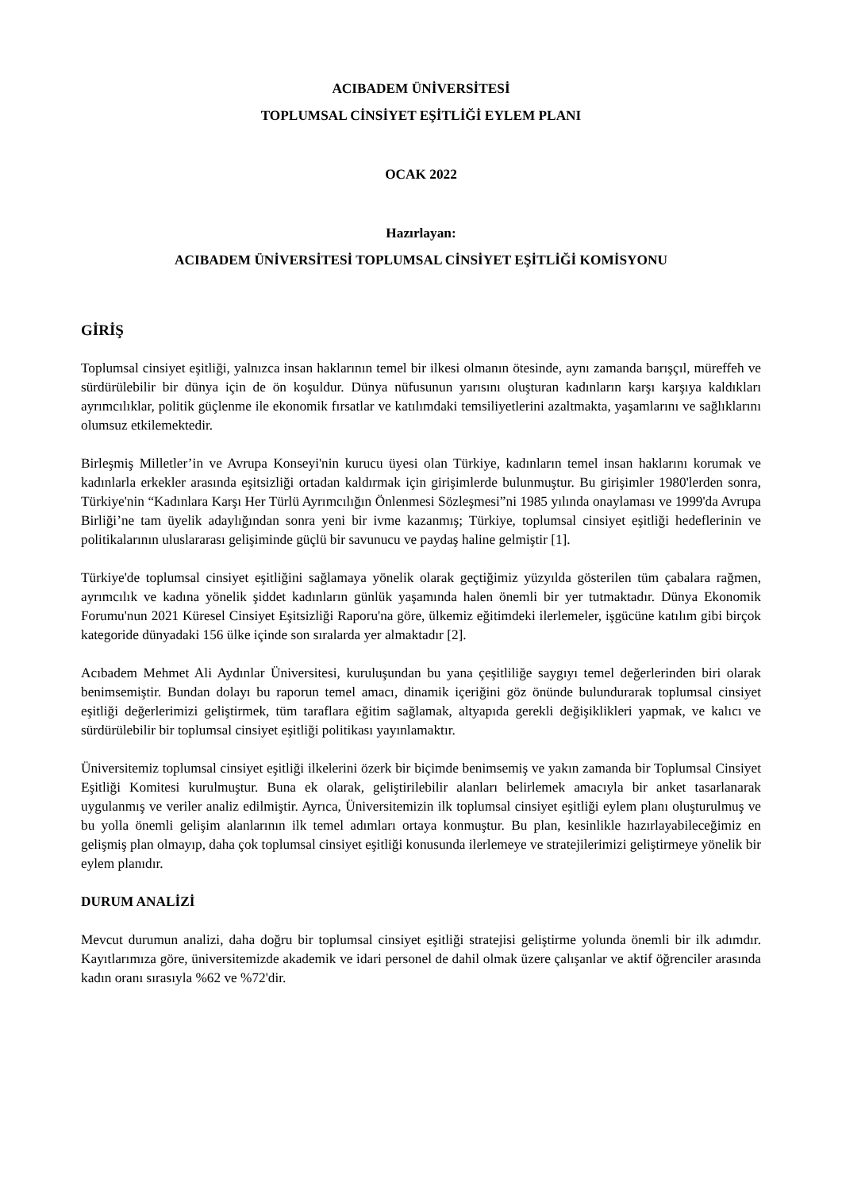ACIBADEM ÜNİVERSİTESİ
TOPLUMSAL CİNSİYET EŞİTLİĞİ EYLEM PLANI
OCAK 2022
Hazırlayan:
ACIBADEM ÜNİVERSİTESİ TOPLUMSAL CİNSİYET EŞİTLİĞİ KOMİSYONU
GİRİŞ
Toplumsal cinsiyet eşitliği, yalnızca insan haklarının temel bir ilkesi olmanın ötesinde, aynı zamanda barışçıl, müreffeh ve sürdürülebilir bir dünya için de ön koşuldur. Dünya nüfusunun yarısını oluşturan kadınların karşı karşıya kaldıkları ayrımcılıklar, politik güçlenme ile ekonomik fırsatlar ve katılımdaki temsiliyetlerini azaltmakta, yaşamlarını ve sağlıklarını olumsuz etkilemektedir.
Birleşmiş Milletler’in ve Avrupa Konseyi'nin kurucu üyesi olan Türkiye, kadınların temel insan haklarını korumak ve kadınlarla erkekler arasında eşitsizliği ortadan kaldırmak için girişimlerde bulunmuştur. Bu girişimler 1980'lerden sonra, Türkiye'nin “Kadınlara Karşı Her Türlü Ayrımcılığın Önlenmesi Sözleşmesi”ni 1985 yılında onaylaması ve 1999'da Avrupa Birliği’ne tam üyelik adaylığından sonra yeni bir ivme kazanmış; Türkiye, toplumsal cinsiyet eşitliği hedeflerinin ve politikalarının uluslararası gelişiminde güçlü bir savunucu ve paydaş haline gelmiştir [1].
Türkiye'de toplumsal cinsiyet eşitliğini sağlamaya yönelik olarak geçtiğimiz yüzyılda gösterilen tüm çabalara rağmen, ayrımcılık ve kadına yönelik şiddet kadınların günlük yaşamında halen önemli bir yer tutmaktadır. Dünya Ekonomik Forumu'nun 2021 Küresel Cinsiyet Eşitsizliği Raporu'na göre, ülkemiz eğitimdeki ilerlemeler, işgücüne katılım gibi birçok kategoride dünyadaki 156 ülke içinde son sıralarda yer almaktadır [2].
Acıbadem Mehmet Ali Aydınlar Üniversitesi, kuruluşundan bu yana çeşitliliğe saygıyı temel değerlerinden biri olarak benimsemiştir. Bundan dolayı bu raporun temel amacı, dinamik içeriğini göz önünde bulundurarak toplumsal cinsiyet eşitliği değerlerimizi geliştirmek, tüm taraflara eğitim sağlamak, altyapıda gerekli değişiklikleri yapmak, ve kalıcı ve sürdürülebilir bir toplumsal cinsiyet eşitliği politikası yayınlamaktır.
Üniversitemiz toplumsal cinsiyet eşitliği ilkelerini özerk bir biçimde benimsemiş ve yakın zamanda bir Toplumsal Cinsiyet Eşitliği Komitesi kurulmuştur. Buna ek olarak, geliştirilebilir alanları belirlemek amacıyla bir anket tasarlanarak uygulanmış ve veriler analiz edilmiştir. Ayrıca, Üniversitemizin ilk toplumsal cinsiyet eşitliği eylem planı oluşturulmuş ve bu yolla önemli gelişim alanlarının ilk temel adımları ortaya konmuştur. Bu plan, kesinlikle hazırlayabileceğimiz en gelişmiş plan olmayıp, daha çok toplumsal cinsiyet eşitliği konusunda ilerlemeye ve stratejilerimizi geliştirmeye yönelik bir eylem planıdır.
DURUM ANALİZİ
Mevcut durumun analizi, daha doğru bir toplumsal cinsiyet eşitliği stratejisi geliştirme yolunda önemli bir ilk adımdır. Kayıtlarımıza göre, üniversitemizde akademik ve idari personel de dahil olmak üzere çalışanlar ve aktif öğrenciler arasında kadın oranı sırasıyla %62 ve %72'dir.